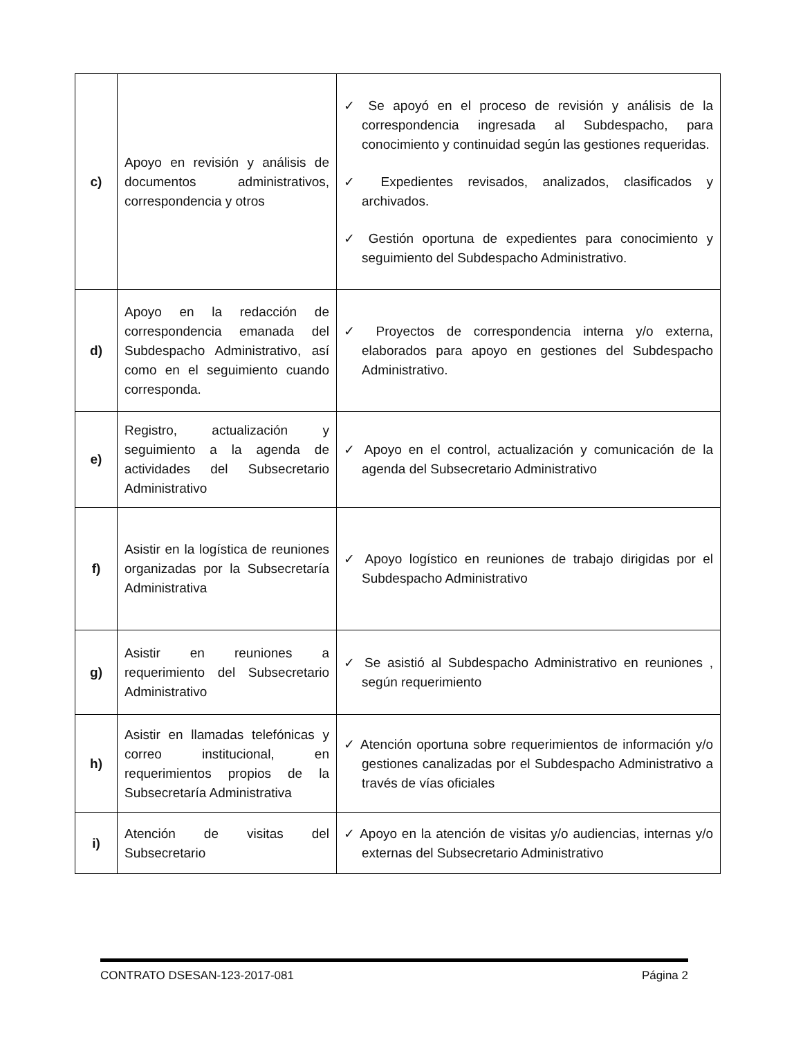| c) | Apoyo en revisión y análisis de documentos administrativos, correspondencia y otros | ✓ Se apoyó en el proceso de revisión y análisis de la correspondencia ingresada al Subdespacho, para conocimiento y continuidad según las gestiones requeridas. ✓ Expedientes revisados, analizados, clasificados y archivados. ✓ Gestión oportuna de expedientes para conocimiento y seguimiento del Subdespacho Administrativo. |
| d) | Apoyo en la redacción de correspondencia emanada del Subdespacho Administrativo, así como en el seguimiento cuando corresponda. | ✓ Proyectos de correspondencia interna y/o externa, elaborados para apoyo en gestiones del Subdespacho Administrativo. |
| e) | Registro, actualización y seguimiento a la agenda de actividades del Subsecretario Administrativo | ✓ Apoyo en el control, actualización y comunicación de la agenda del Subsecretario Administrativo |
| f) | Asistir en la logística de reuniones organizadas por la Subsecretaría Administrativa | ✓ Apoyo logístico en reuniones de trabajo dirigidas por el Subdespacho Administrativo |
| g) | Asistir en reuniones a requerimiento del Subsecretario Administrativo | ✓ Se asistió al Subdespacho Administrativo en reuniones , según requerimiento |
| h) | Asistir en llamadas telefónicas y correo institucional, en requerimientos propios de la Subsecretaría Administrativa | ✓ Atención oportuna sobre requerimientos de información y/o gestiones canalizadas por el Subdespacho Administrativo a través de vías oficiales |
| i) | Atención de visitas del Subsecretario | ✓ Apoyo en la atención de visitas y/o audiencias, internas y/o externas del Subsecretario Administrativo |
CONTRATO DSESAN-123-2017-081 Página 2